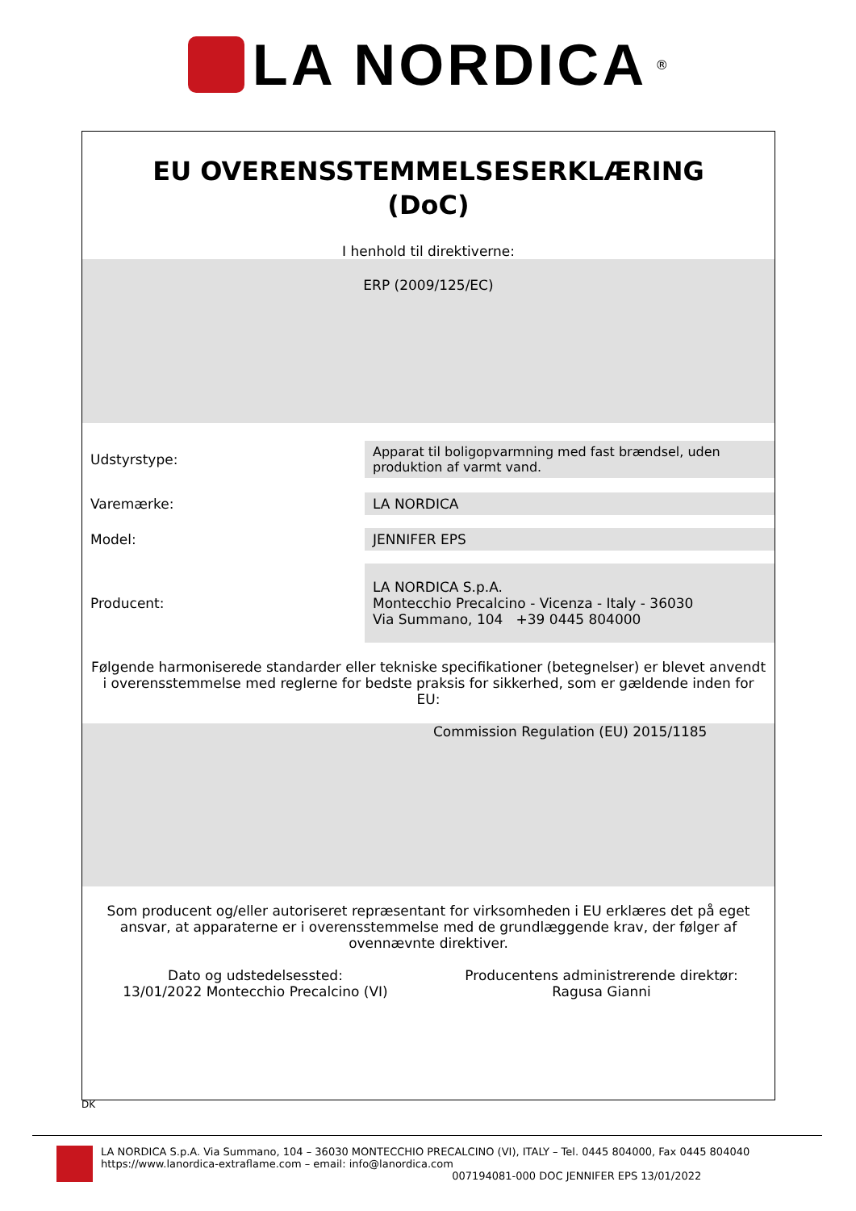LA NORDICA
®
EU OVERENSSTEMMELSESERKLÆRING
(DoC)
I henhold til direktiverne:
ERP (2009/125/EC)
| Udstyrstype: | Apparat til boligopvarmning med fast brændsel, uden produktion af varmt vand. |
| Varemærke: | LA NORDICA |
| Model: | JENNIFER EPS |
| Producent: | LA NORDICA S.p.A. Montecchio Precalcino - Vicenza - Italy - 36030 Via Summano, 104 +39 0445 804000 |
Følgende harmoniserede standarder eller tekniske specifikationer (betegnelser) er blevet anvendt i overensstemmelse med reglerne for bedste praksis for sikkerhed, som er gældende inden for EU:
Commission Regulation (EU) 2015/1185
Som producent og/eller autoriseret repræsentant for virksomheden i EU erklæres det på eget ansvar, at apparaterne er i overensstemmelse med de grundlæggende krav, der følger af ovennævnte direktiver.
Dato og udstedelsessted:
13/01/2022 Montecchio Precalcino (VI)
Producentens administrerende direktør:
Ragusa Gianni
DK
LA NORDICA S.p.A. Via Summano, 104 – 36030 MONTECCHIO PRECALCINO (VI), ITALY – Tel. 0445 804000, Fax 0445 804040
https://www.lanordica-extraflame.com – email: info@lanordica.com
007194081-000 DOC JENNIFER EPS 13/01/2022